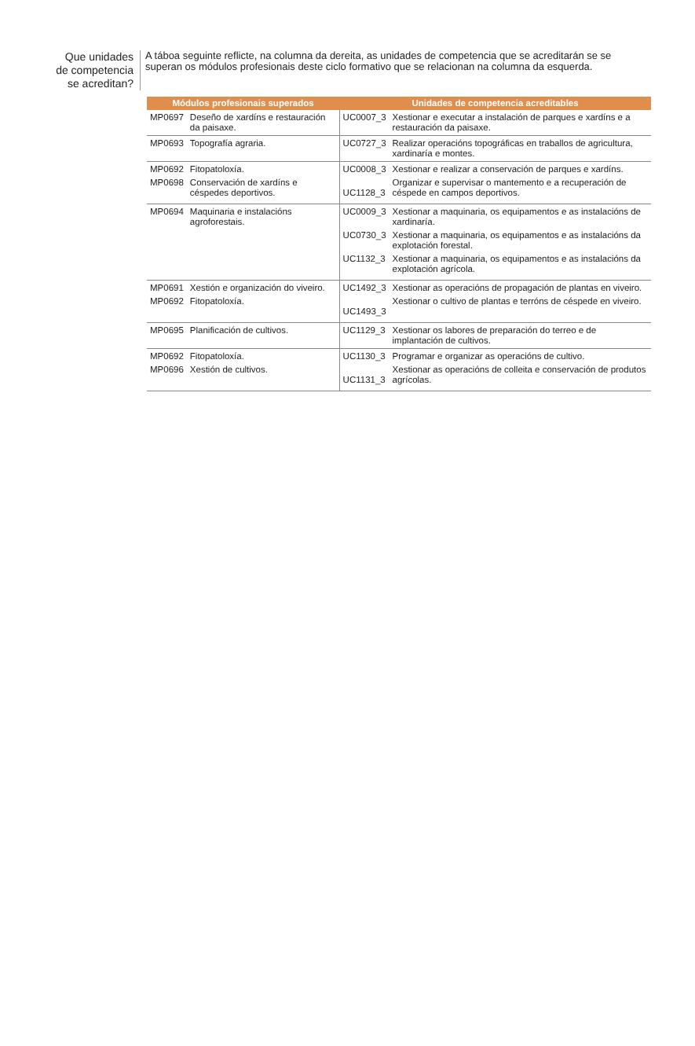Que unidades
de competencia
se acreditan?
A táboa seguinte reflicte, na columna da dereita, as unidades de competencia que se acreditarán se se superan os módulos profesionais deste ciclo formativo que se relacionan na columna da esquerda.
| Módulos profesionais superados | | Unidades de competencia acreditables | |
| --- | --- | --- | --- |
| MP0697 | Deseño de xardíns e restauración da paisaxe. | UC0007_3 | Xestionar e executar a instalación de parques e xardíns e a restauración da paisaxe. |
| MP0693 | Topografía agraria. | UC0727_3 | Realizar operacións topográficas en traballos de agricultura, xardinaría e montes. |
| MP0692 MP0698 | Fitopatoloxía. Conservación de xardíns e céspedes deportivos. | UC0008_3 UC1128_3 | Xestionar e realizar a conservación de parques e xardíns. Organizar e supervisar o mantemento e a recuperación de céspede en campos deportivos. |
| MP0694 | Maquinaria e instalacións agroforestais. | UC0009_3 UC0730_3 UC1132_3 | Xestionar a maquinaria, os equipamentos e as instalacións de xardinaría. Xestionar a maquinaria, os equipamentos e as instalacións da explotación forestal. Xestionar a maquinaria, os equipamentos e as instalacións da explotación agrícola. |
| MP0691 MP0692 | Xestión e organización do viveiro. Fitopatoloxía. | UC1492_3 UC1493_3 | Xestionar as operacións de propagación de plantas en viveiro. Xestionar o cultivo de plantas e terróns de céspede en viveiro. |
| MP0695 | Planificación de cultivos. | UC1129_3 | Xestionar os labores de preparación do terreo e de implantación de cultivos. |
| MP0692 MP0696 | Fitopatoloxía. Xestión de cultivos. | UC1130_3 UC1131_3 | Programar e organizar as operacións de cultivo. Xestionar as operacións de colleita e conservación de produtos agrícolas. |